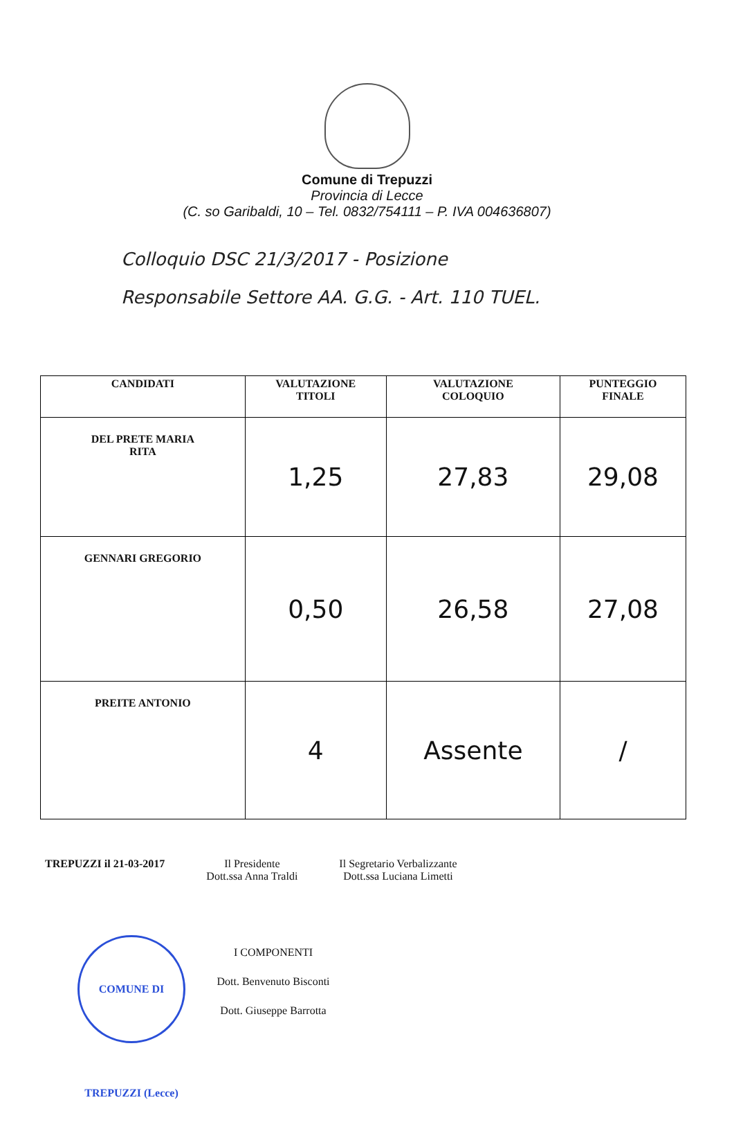Comune di Trepuzzi
Provincia di Lecce
(C. so Garibaldi, 10 – Tel. 0832/754111 – P. IVA 004636807)
Colloquio DSC 21/3/2017 - Posizione
Responsabile Settore AA. G.G. - Art. 110 TUEL.
| CANDIDATI | VALUTAZIONE TITOLI | VALUTAZIONE COLOQUIO | PUNTEGGIO FINALE |
| --- | --- | --- | --- |
| DEL PRETE MARIA RITA | 1,25 | 27,83 | 29,08 |
| GENNARI GREGORIO | 0,50 | 26,58 | 27,08 |
| PREITE ANTONIO | 4 | Assente | / |
TREPUZZI il 21-03-2017 Il Presidente
Dott.ssa Anna Traldi
Il Segretario Verbalizzante
Dott.ssa Luciana Limetti
I COMPONENTI
Dott. Benvenuto Bisconti
Dott. Giuseppe Barrotta
COMUNE DI TREPUZZI (Lecce)